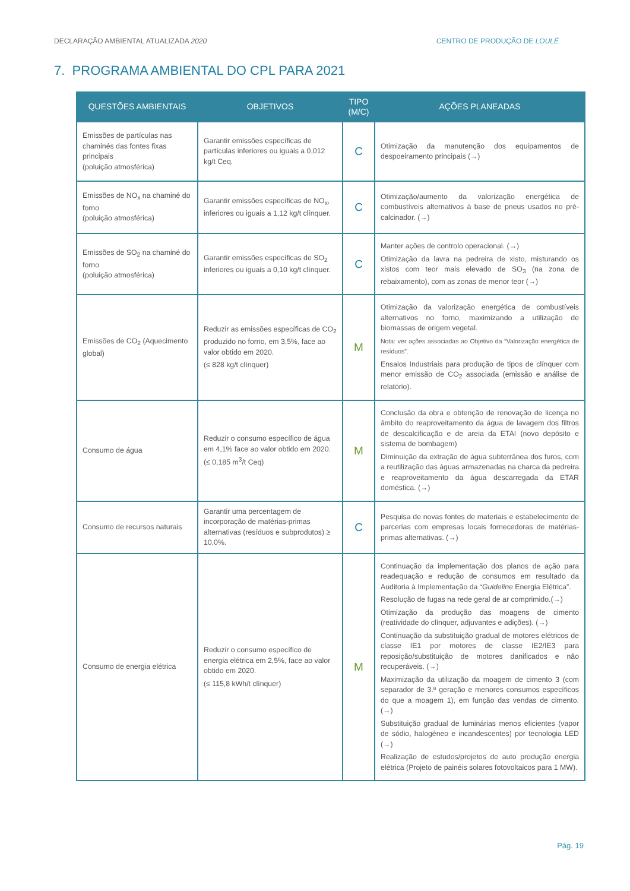DECLARAÇÃO AMBIENTAL ATUALIZADA 2020 CENTRO DE PRODUÇÃO DE LOULÉ
7. PROGRAMA AMBIENTAL DO CPL PARA 2021
| QUESTÕES AMBIENTAIS | OBJETIVOS | TIPO (M/C) | AÇÕES PLANEADAS |
| --- | --- | --- | --- |
| Emissões de partículas nas chaminés das fontes fixas principais (poluição atmosférica) | Garantir emissões específicas de partículas inferiores ou iguais a 0,012 kg/t Ceq. | C | Otimização da manutenção dos equipamentos de despoeiramento principais (→) |
| Emissões de NO<sub>x</sub> na chaminé do forno (poluição atmosférica) | Garantir emissões específicas de NO<sub>x</sub>, inferiores ou iguais a 1,12 kg/t clínquer. | C | Otimização/aumento da valorização energética de combustíveis alternativos à base de pneus usados no pré-calcinador. (→) |
| Emissões de SO<sub>2</sub> na chaminé do forno (poluição atmosférica) | Garantir emissões específicas de SO<sub>2</sub> inferiores ou iguais a 0,10 kg/t clínquer. | C | Manter ações de controlo operacional. (→) Otimização da lavra na pedreira de xisto, misturando os xistos com teor mais elevado de SO<sub>3</sub> (na zona de rebaixamento), com as zonas de menor teor (→) |
| Emissões de CO<sub>2</sub> (Aquecimento global) | Reduzir as emissões específicas de CO<sub>2</sub> produzido no forno, em 3,5%, face ao valor obtido em 2020. (≤ 828 kg/t clínquer) | M | Otimização da valorização energética de combustíveis alternativos no forno, maximizando a utilização de biomassas de origem vegetal. Nota: ver ações associadas ao Objetivo da “Valorização energética de resíduos”. Ensaios Industriais para produção de tipos de clínquer com menor emissão de CO<sub>2</sub> associada (emissão e análise de relatório). |
| Consumo de água | Reduzir o consumo específico de água em 4,1% face ao valor obtido em 2020. (≤ 0,185 m<sup>3</sup>/t Ceq) | M | Conclusão da obra e obtenção de renovação de licença no âmbito do reaproveitamento da água de lavagem dos filtros de descalcificação e de areia da ETAI (novo depósito e sistema de bombagem) Diminuição da extração de água subterrânea dos furos, com a reutilização das águas armazenadas na charca da pedreira e reaproveitamento da água descarregada da ETAR doméstica. (→) |
| Consumo de recursos naturais | Garantir uma percentagem de incorporação de matérias-primas alternativas (resíduos e subprodutos) ≥ 10,0%. | C | Pesquisa de novas fontes de materiais e estabelecimento de parcerias com empresas locais fornecedoras de matérias-primas alternativas. (→) |
| Consumo de energia elétrica | Reduzir o consumo específico de energia elétrica em 2,5%, face ao valor obtido em 2020. (≤ 115,8 kWh/t clínquer) | M | Continuação da implementação dos planos de ação para readequação e redução de consumos em resultado da Auditoria à Implementação da “ Guideline Energia Elétrica”. Resolução de fugas na rede geral de ar comprimido.(→) Otimização da produção das moagens de cimento (reatividade do clínquer, adjuvantes e adições). (→) Continuação da substituição gradual de motores elétricos de classe IE1 por motores de classe IE2/IE3 para reposição/substituição de motores danificados e não recuperáveis. (→) Maximização da utilização da moagem de cimento 3 (com separador de 3.ª geração e menores consumos específicos do que a moagem 1), em função das vendas de cimento. (→) Substituição gradual de luminárias menos eficientes (vapor de sódio, halogéneo e incandescentes) por tecnologia LED (→) Realização de estudos/projetos de auto produção energia elétrica (Projeto de painéis solares fotovoltaicos para 1 MW). |
Pág. 19